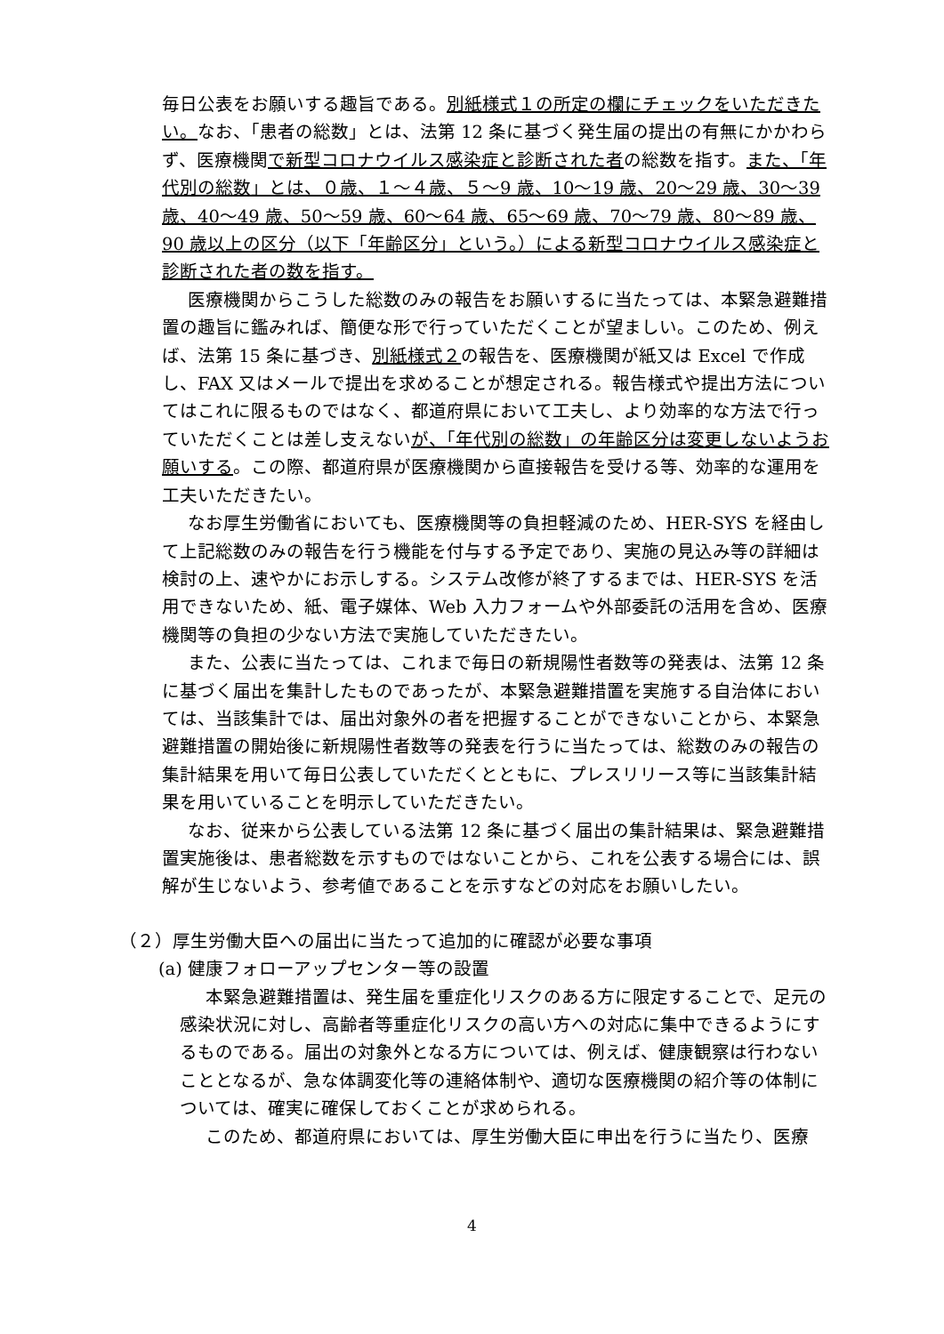毎日公表をお願いする趣旨である。別紙様式１の所定の欄にチェックをいただきたい。なお、「患者の総数」とは、法第 12 条に基づく発生届の提出の有無にかかわらず、医療機関で新型コロナウイルス感染症と診断された者の総数を指す。また、「年代別の総数」とは、０歳、１～４歳、５～9 歳、10～19 歳、20～29 歳、30～39 歳、40～49 歳、50～59 歳、60～64 歳、65～69 歳、70～79 歳、80～89 歳、90 歳以上の区分（以下「年齢区分」という。）による新型コロナウイルス感染症と診断された者の数を指す。
医療機関からこうした総数のみの報告をお願いするに当たっては、本緊急避難措置の趣旨に鑑みれば、簡便な形で行っていただくことが望ましい。このため、例えば、法第 15 条に基づき、別紙様式２の報告を、医療機関が紙又は Excel で作成し、FAX 又はメールで提出を求めることが想定される。報告様式や提出方法についてはこれに限るものではなく、都道府県において工夫し、より効率的な方法で行っていただくことは差し支えないが、「年代別の総数」の年齢区分は変更しないようお願いする。この際、都道府県が医療機関から直接報告を受ける等、効率的な運用を工夫いただきたい。
なお厚生労働省においても、医療機関等の負担軽減のため、HER-SYS を経由して上記総数のみの報告を行う機能を付与する予定であり、実施の見込み等の詳細は検討の上、速やかにお示しする。システム改修が終了するまでは、HER-SYS を活用できないため、紙、電子媒体、Web 入力フォームや外部委託の活用を含め、医療機関等の負担の少ない方法で実施していただきたい。
また、公表に当たっては、これまで毎日の新規陽性者数等の発表は、法第 12 条に基づく届出を集計したものであったが、本緊急避難措置を実施する自治体においては、当該集計では、届出対象外の者を把握することができないことから、本緊急避難措置の開始後に新規陽性者数等の発表を行うに当たっては、総数のみの報告の集計結果を用いて毎日公表していただくとともに、プレスリリース等に当該集計結果を用いていることを明示していただきたい。
なお、従来から公表している法第 12 条に基づく届出の集計結果は、緊急避難措置実施後は、患者総数を示すものではないことから、これを公表する場合には、誤解が生じないよう、参考値であることを示すなどの対応をお願いしたい。
（２）厚生労働大臣への届出に当たって追加的に確認が必要な事項
(a) 健康フォローアップセンター等の設置
本緊急避難措置は、発生届を重症化リスクのある方に限定することで、足元の感染状況に対し、高齢者等重症化リスクの高い方への対応に集中できるようにするものである。届出の対象外となる方については、例えば、健康観察は行わないこととなるが、急な体調変化等の連絡体制や、適切な医療機関の紹介等の体制については、確実に確保しておくことが求められる。
このため、都道府県においては、厚生労働大臣に申出を行うに当たり、医療
4